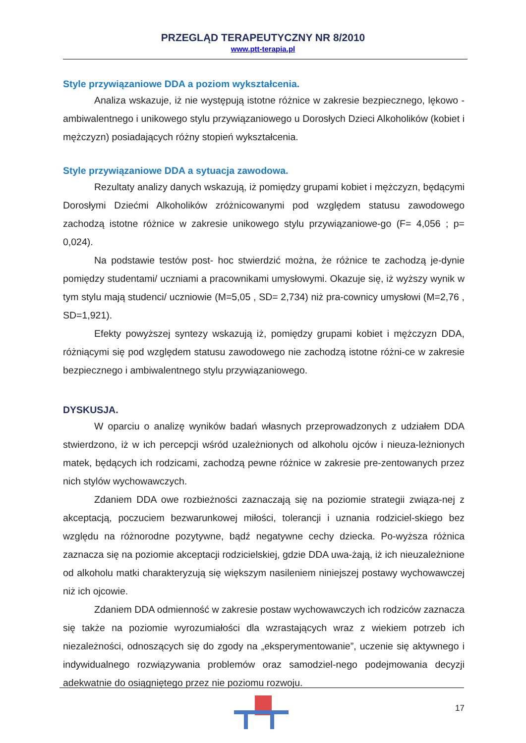PRZEGLĄD TERAPEUTYCZNY NR 8/2010
www.ptt-terapia.pl
Style przywiązaniowe DDA a poziom wykształcenia.
Analiza wskazuje, iż nie występują istotne różnice w zakresie bezpiecznego, lękowo - ambiwalentnego i unikowego stylu przywiązaniowego u Dorosłych Dzieci Alkoholików (kobiet i mężczyzn) posiadających różny stopień wykształcenia.
Style przywiązaniowe DDA a sytuacja zawodowa.
Rezultaty analizy danych wskazują, iż pomiędzy grupami kobiet i mężczyzn, będącymi Dorosłymi Dziećmi Alkoholików zróżnicowanymi pod względem statusu zawodowego zachodzą istotne różnice w zakresie unikowego stylu przywiązaniowe-go (F= 4,056 ; p= 0,024).
Na podstawie testów post- hoc stwierdzić można, że różnice te zachodzą je-dynie pomiędzy studentami/ uczniami a pracownikami umysłowymi. Okazuje się, iż wyższy wynik w tym stylu mają studenci/ uczniowie (M=5,05 , SD= 2,734) niż pra-cownicy umysłowi (M=2,76 , SD=1,921).
Efekty powyższej syntezy wskazują iż, pomiędzy grupami kobiet i mężczyzn DDA, różniącymi się pod względem statusu zawodowego nie zachodzą istotne różni-ce w zakresie bezpiecznego i ambiwalentnego stylu przywiązaniowego.
DYSKUSJA.
W oparciu o analizę wyników badań własnych przeprowadzonych z udziałem DDA stwierdzono, iż w ich percepcji wśród uzależnionych od alkoholu ojców i nieuza-leżnionych matek, będących ich rodzicami, zachodzą pewne różnice w zakresie pre-zentowanych przez nich stylów wychowawczych.
Zdaniem DDA owe rozbieżności zaznaczają się na poziomie strategii związa-nej z akceptacją, poczuciem bezwarunkowej miłości, tolerancji i uznania rodziciel-skiego bez względu na różnorodne pozytywne, bądź negatywne cechy dziecka. Po-wyższa różnica zaznacza się na poziomie akceptacji rodzicielskiej, gdzie DDA uwa-żają, iż ich nieuzależnione od alkoholu matki charakteryzują się większym nasileniem niniejszej postawy wychowawczej niż ich ojcowie.
Zdaniem DDA odmienność w zakresie postaw wychowawczych ich rodziców zaznacza się także na poziomie wyrozumiałości dla wzrastających wraz z wiekiem potrzeb ich niezależności, odnoszących się do zgody na „eksperymentowanie”, uczenie się aktywnego i indywidualnego rozwiązywania problemów oraz samodziel-nego podejmowania decyzji adekwatnie do osiągniętego przez nie poziomu rozwoju.
17